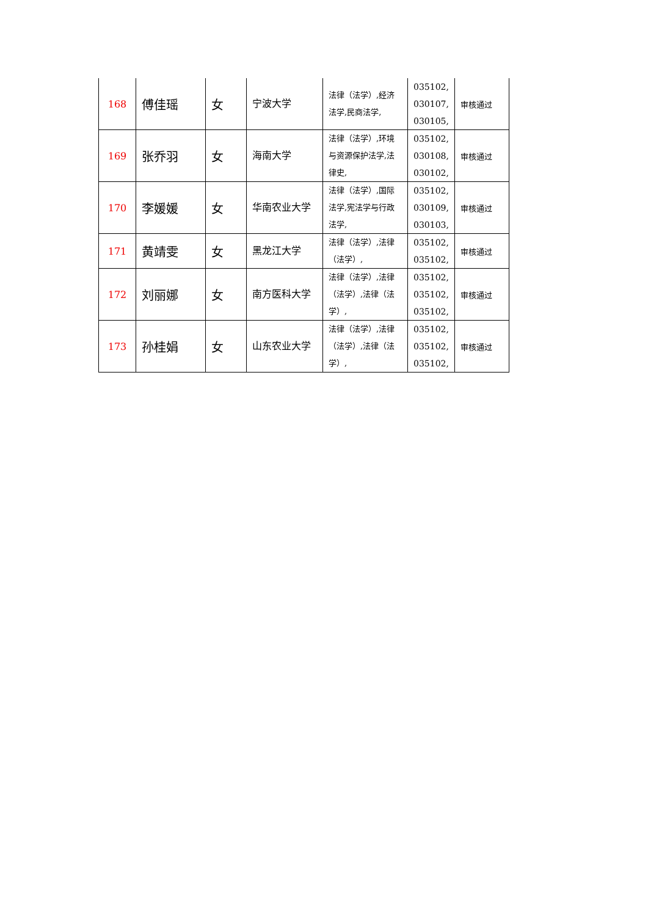| 168 | 傅佳瑶 | 女 | 宁波大学 | 法律（法学）,经济法学,民商法学, | 035102, 030107, 030105, | 审核通过 |
| 169 | 张乔羽 | 女 | 海南大学 | 法律（法学）,环境与资源保护法学,法律史, | 035102, 030108, 030102, | 审核通过 |
| 170 | 李媛媛 | 女 | 华南农业大学 | 法律（法学）,国际法学,宪法学与行政法学, | 035102, 030109, 030103, | 审核通过 |
| 171 | 黄靖雯 | 女 | 黑龙江大学 | 法律（法学）,法律（法学）, | 035102, 035102, | 审核通过 |
| 172 | 刘丽娜 | 女 | 南方医科大学 | 法律（法学）,法律（法学）,法律（法学）, | 035102, 035102, 035102, | 审核通过 |
| 173 | 孙桂娟 | 女 | 山东农业大学 | 法律（法学）,法律（法学）,法律（法学）, | 035102, 035102, 035102, | 审核通过 |